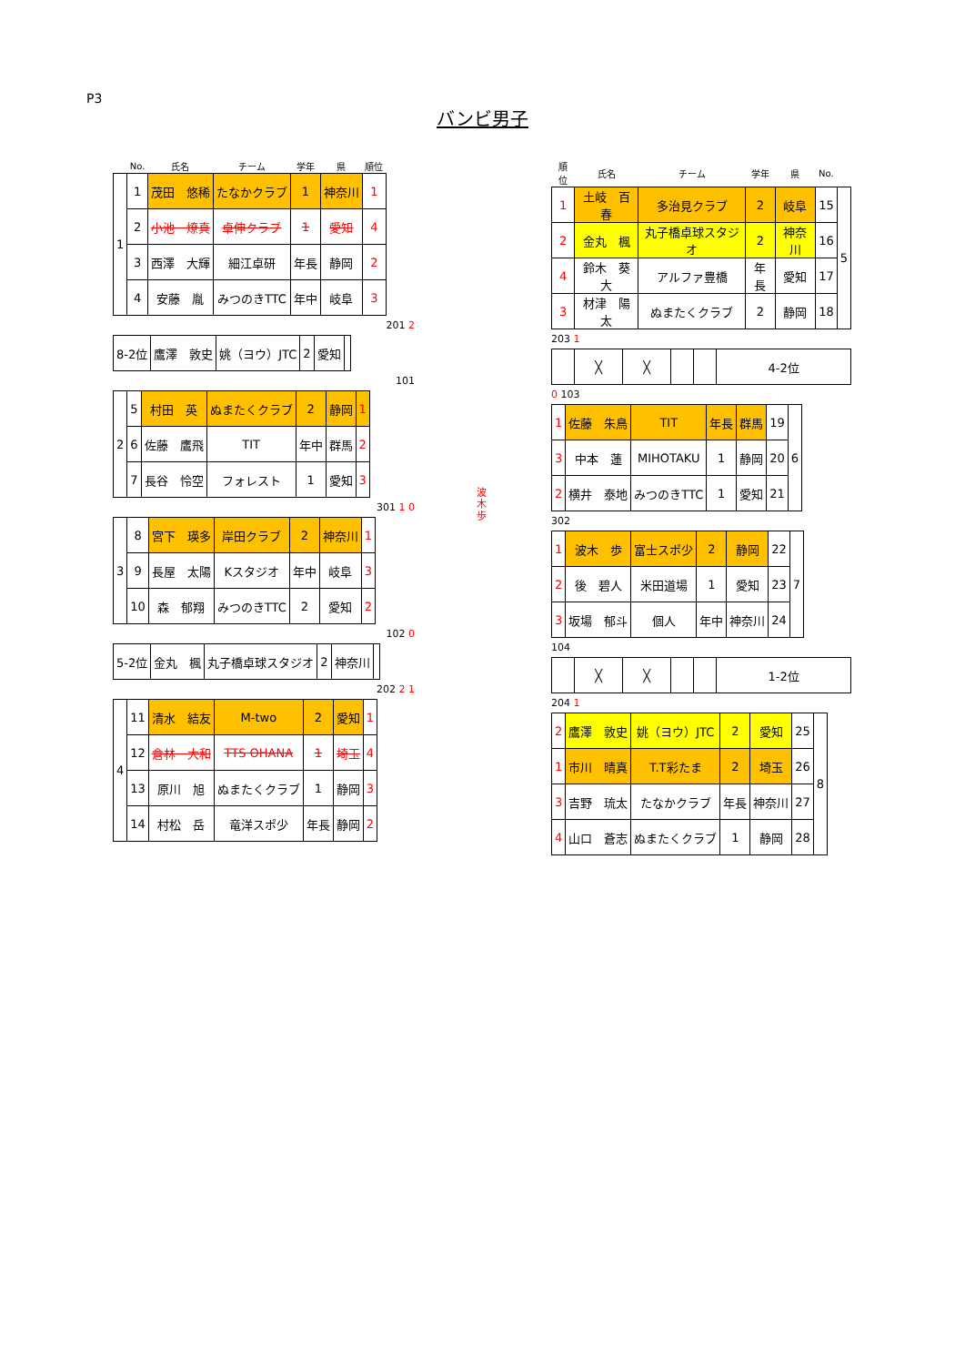P3
バンビ男子
| | No. | 氏名 | チーム | 学年 | 県 | 順位 |
| --- | --- | --- | --- | --- | --- | --- |
| 1 | 1 | 茂田 悠稀 | たなかクラブ | 1 | 神奈川 | 1 |
| | 2 | 小池 燎真 | 卓伸クラブ | 1 | 愛知 | 4 |
| | 3 | 西澤 大輝 | 細江卓研 | 年長 | 静岡 | 2 |
| | 4 | 安藤 胤 | みつのきTTC | 年中 | 岐阜 | 3 |
201 2
| 8-2位 | 鷹澤 敦史 | 姚（ヨウ）JTC | 2 | 愛知 | |
101
| 2 | 5 | 村田 英 | ぬまたくクラブ | 2 | 静岡 | 1 |
| | 6 | 佐藤 鷹飛 | TIT | 年中 | 群馬 | 2 |
| | 7 | 長谷 怜空 | フォレスト | 1 | 愛知 | 3 |
301 1 0
| 3 | 8 | 宮下 瑛多 | 岸田クラブ | 2 | 神奈川 | 1 |
| | 9 | 長屋 太陽 | Kスタジオ | 年中 | 岐阜 | 3 |
| | 10 | 森 郁翔 | みつのきTTC | 2 | 愛知 | 2 |
102 0
| 5-2位 | 金丸 楓 | 丸子橋卓球スタジオ | 2 | 神奈川 | |
202 2 1
| 4 | 11 | 清水 結友 | M-two | 2 | 愛知 | 1 |
| | 12 | 倉林 大和 | TTS OHANA | 1 | 埼玉 | 4 |
| | 13 | 原川 旭 | ぬまたくクラブ | 1 | 静岡 | 3 |
| | 14 | 村松 岳 | 竜洋スポ少 | 年長 | 静岡 | 2 |
波
木
歩
| 順位 | 氏名 | チーム | 学年 | 県 | No. | |
| --- | --- | --- | --- | --- | --- | --- |
| 1 | 土岐 百春 | 多治見クラブ | 2 | 岐阜 | 15 | 5 |
| 2 | 金丸 楓 | 丸子橋卓球スタジオ | 2 | 神奈川 | 16 | |
| 4 | 鈴木 葵大 | アルファ豊橋 | 年長 | 愛知 | 17 | |
| 3 | 材津 陽太 | ぬまたくクラブ | 2 | 静岡 | 18 | |
203 1
| | ╳ | ╳ | | | 4-2位 |
0 103
| 1 | 佐藤 朱鳥 | TIT | 年長 | 群馬 | 19 | 6 |
| 3 | 中本 蓮 | MIHOTAKU | 1 | 静岡 | 20 | |
| 2 | 横井 泰地 | みつのきTTC | 1 | 愛知 | 21 | |
302
| 1 | 波木 歩 | 富士スポ少 | 2 | 静岡 | 22 | 7 |
| 2 | 後 碧人 | 米田道場 | 1 | 愛知 | 23 | |
| 3 | 坂場 郁斗 | 個人 | 年中 | 神奈川 | 24 | |
104
| | ╳ | ╳ | | | 1-2位 |
204 1
| 2 | 鷹澤 敦史 | 姚（ヨウ）JTC | 2 | 愛知 | 25 | 8 |
| 1 | 市川 晴真 | T.T彩たま | 2 | 埼玉 | 26 | |
| 3 | 吉野 琉太 | たなかクラブ | 年長 | 神奈川 | 27 | |
| 4 | 山口 蒼志 | ぬまたくクラブ | 1 | 静岡 | 28 | |